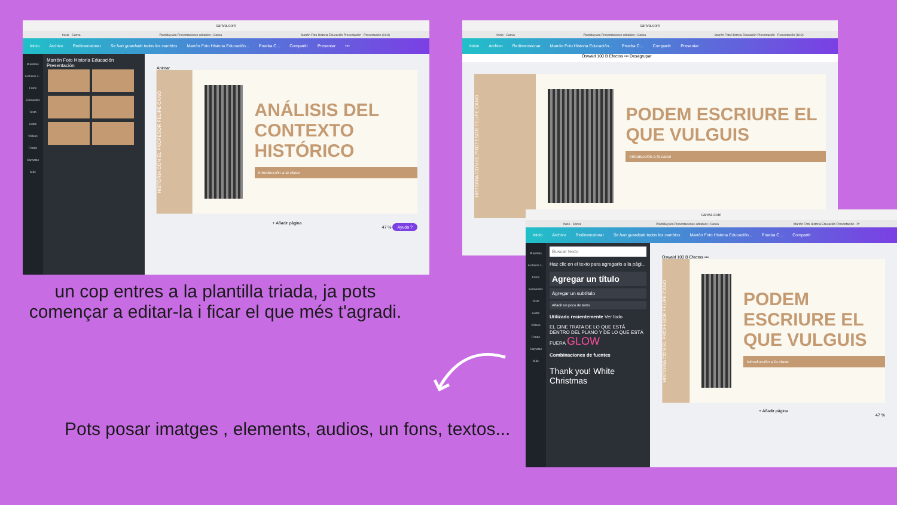canva.com
Inicio - Canva Plantilla para Presentaciones editables | Canva Marrón Foto Historia Educación Presentación - Presentación (16:9)
Inicio Archivo Redimensionar Se han guardado todos los cambios Marrón Foto Historia Educación... Prueba C... Compartir Presentar •••
Plantillas
Archivos s...
Fotos
Elementos
Texto
Audio
Vídeos
Fondo
Carpetas
Más
Marrón Foto Historia Educación Presentación
Animar
HISTORIA CON EL PROFESOR FELIPE CANO
ANÁLISIS DEL CONTEXTO HISTÓRICO
Introducción a la clase
+ Añadir página
47 % Ayuda ?
canva.com
Inicio - Canva Plantilla para Presentaciones editables | Canva Marrón Foto Historia Educación Presentación - Presentación (16:9)
Inicio Archivo Redimensionar Marrón Foto Historia Educación... Prueba C... Compartir Presentar
Oswald 100 B Efectos ••• Desagrupar
HISTORIA CON EL PROFESOR FELIPE CANO
PODEM ESCRIURE EL QUE VULGUIS
Introducción a la clase
canva.com
Inicio - Canva Plantilla para Presentaciones editables | Canva Marrón Foto Historia Educación Presentación - Pr
Inicio Archivo Redimensionar Se han guardado todos los cambios Marrón Foto Historia Educación... Prueba C... Compartir
Plantillas
Archivos s...
Fotos
Elementos
Texto
Audio
Vídeos
Fondo
Carpetas
Más
Buscar texto
Haz clic en el texto para agregarlo a la pági...
Agregar un título
Agregar un subtítulo
Añadir un poco de texto
Utilizado recientemente Ver todo
EL CINE TRATA DE LO QUE ESTÁ DENTRO DEL PLANO Y DE LO QUE ESTÁ FUERA GLOW
Combinaciones de fuentes
Thank you! White Christmas
Oswald 100 B Efectos •••
HISTORIA CON EL PROFESOR FELIPE CANO
PODEM ESCRIURE EL QUE VULGUIS
Introducción a la clase
+ Añadir página
47 %
un cop entres a la plantilla triada, ja pots començar a editar-la i ficar el que més t'agradi.
Pots posar imatges , elements, audios, un fons, textos...